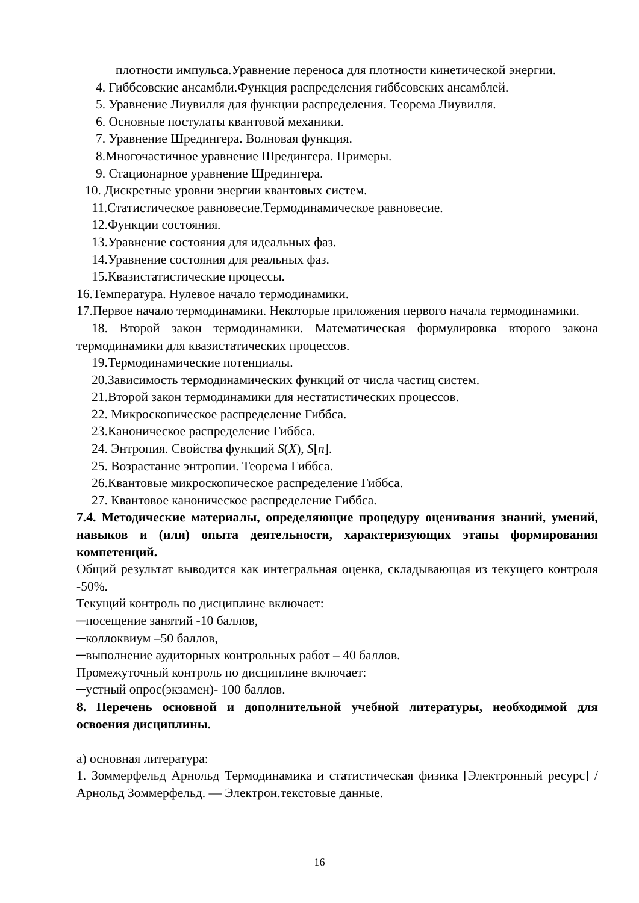плотности импульса.Уравнение переноса для плотности кинетической энергии.
4. Гиббсовские ансамбли.Функция распределения гиббсовских ансамблей.
5. Уравнение Лиувилля для функции распределения. Теорема Лиувилля.
6. Основные постулаты квантовой механики.
7. Уравнение Шредингера. Волновая функция.
8.Многочастичное уравнение Шредингера. Примеры.
9. Стационарное уравнение Шредингера.
10. Дискретные уровни энергии квантовых систем.
11.Статистическое равновесие.Термодинамическое равновесие.
12.Функции состояния.
13.Уравнение состояния для идеальных фаз.
14.Уравнение состояния для реальных фаз.
15.Квазистатистические процессы.
16.Температура. Нулевое начало термодинамики.
17.Первое начало термодинамики. Некоторые приложения первого начала термодинамики.
18. Второй закон термодинамики. Математическая формулировка второго закона термодинамики для квазистатических процессов.
19.Термодинамические потенциалы.
20.Зависимость термодинамических функций от числа частиц систем.
21.Второй закон термодинамики для нестатистических процессов.
22. Микроскопическое распределение Гиббса.
23.Каноническое распределение Гиббса.
24. Энтропия. Свойства функций S(X), S[n].
25. Возрастание энтропии. Теорема Гиббса.
26.Квантовые микроскопическое распределение Гиббса.
27. Квантовое каноническое распределение Гиббса.
7.4. Методические материалы, определяющие процедуру оценивания знаний, умений, навыков и (или) опыта деятельности, характеризующих этапы формирования компетенций.
Общий результат выводится как интегральная оценка, складывающая из текущего контроля -50%.
Текущий контроль по дисциплине включает:
─посещение занятий -10 баллов,
─коллоквиум –50 баллов,
─выполнение аудиторных контрольных работ – 40 баллов.
Промежуточный контроль по дисциплине включает:
─устный опрос(экзамен)- 100 баллов.
8. Перечень основной и дополнительной учебной литературы, необходимой для освоения дисциплины.
а) основная литература:
1. Зоммерфельд Арнольд Термодинамика и статистическая физика [Электронный ресурс] / Арнольд Зоммерфельд. — Электрон.текстовые данные.
16